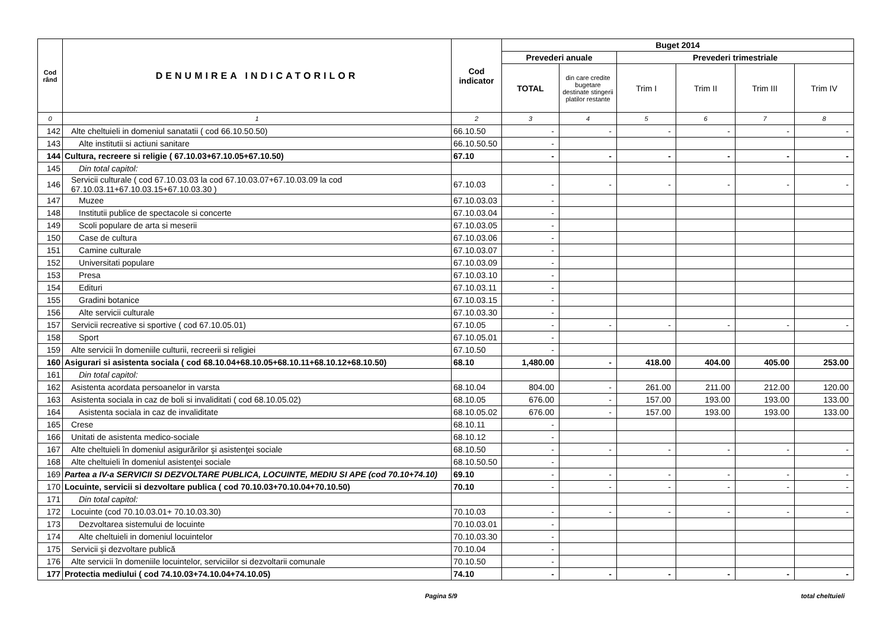| Cod rând | DENUMIREA INDICATORILOR | Cod indicator | Buget 2014 | | | | | |
| --- | --- | --- | --- | --- | --- | --- | --- | --- |
| | | | Prevederi anuale | | Prevederi trimestriale | | | |
| | | | TOTAL | din care credite bugetare destinate stingerii platilor restante | Trim I | Trim II | Trim III | Trim IV |
| 0 | 1 | 2 | 3 | 4 | 5 | 6 | 7 | 8 |
| 142 | Alte cheltuieli in domeniul sanatatii ( cod 66.10.50.50) | 66.10.50 | - | - | - | - | - | - |
| 143 | Alte institutii si actiuni sanitare | 66.10.50.50 | - | | | | | |
| 144 | Cultura, recreere si religie ( 67.10.03+67.10.05+67.10.50) | 67.10 | - | - | - | - | - | - |
| 145 | Din total capitol: | | | | | | | |
| 146 | Servicii culturale ( cod 67.10.03.03 la cod 67.10.03.07+67.10.03.09 la cod 67.10.03.11+67.10.03.15+67.10.03.30 ) | 67.10.03 | - | - | - | - | - | - |
| 147 | Muzee | 67.10.03.03 | - | | | | | |
| 148 | Institutii publice de spectacole si concerte | 67.10.03.04 | - | | | | | |
| 149 | Scoli populare de arta si meserii | 67.10.03.05 | - | | | | | |
| 150 | Case de cultura | 67.10.03.06 | - | | | | | |
| 151 | Camine culturale | 67.10.03.07 | - | | | | | |
| 152 | Universitati populare | 67.10.03.09 | - | | | | | |
| 153 | Presa | 67.10.03.10 | - | | | | | |
| 154 | Edituri | 67.10.03.11 | - | | | | | |
| 155 | Gradini botanice | 67.10.03.15 | - | | | | | |
| 156 | Alte servicii culturale | 67.10.03.30 | - | | | | | |
| 157 | Servicii recreative si sportive ( cod 67.10.05.01) | 67.10.05 | - | - | - | - | - | - |
| 158 | Sport | 67.10.05.01 | - | | | | | |
| 159 | Alte servicii în domeniile culturii, recreerii si religiei | 67.10.50 | - | | | | | |
| 160 | Asigurari si asistenta sociala ( cod 68.10.04+68.10.05+68.10.11+68.10.12+68.10.50) | 68.10 | 1,480.00 | - | 418.00 | 404.00 | 405.00 | 253.00 |
| 161 | Din total capitol: | | | | | | | |
| 162 | Asistenta acordata persoanelor in varsta | 68.10.04 | 804.00 | - | 261.00 | 211.00 | 212.00 | 120.00 |
| 163 | Asistenta sociala in caz de boli si invaliditati ( cod 68.10.05.02) | 68.10.05 | 676.00 | - | 157.00 | 193.00 | 193.00 | 133.00 |
| 164 | Asistenta sociala in caz de invaliditate | 68.10.05.02 | 676.00 | - | 157.00 | 193.00 | 193.00 | 133.00 |
| 165 | Crese | 68.10.11 | - | | | | | |
| 166 | Unitati de asistenta medico-sociale | 68.10.12 | - | | | | | |
| 167 | Alte cheltuieli în domeniul asigurărilor şi asistenţei sociale | 68.10.50 | - | - | - | - | - | - |
| 168 | Alte cheltuieli în domeniul asistenţei sociale | 68.10.50.50 | - | | | | | |
| 169 | Partea a IV-a SERVICII SI DEZVOLTARE PUBLICA, LOCUINTE, MEDIU SI APE (cod 70.10+74.10) | 69.10 | - | - | - | - | - | - |
| 170 | Locuinte, servicii si dezvoltare publica ( cod 70.10.03+70.10.04+70.10.50) | 70.10 | - | - | - | - | - | - |
| 171 | Din total capitol: | | | | | | | |
| 172 | Locuinte (cod 70.10.03.01+ 70.10.03.30) | 70.10.03 | - | - | - | - | - | - |
| 173 | Dezvoltarea sistemului de locuinte | 70.10.03.01 | - | | | | | |
| 174 | Alte cheltuieli in domeniul locuintelor | 70.10.03.30 | - | | | | | |
| 175 | Servicii şi dezvoltare publică | 70.10.04 | - | | | | | |
| 176 | Alte servicii în domeniile locuintelor, serviciilor si dezvoltarii comunale | 70.10.50 | - | | | | | |
| 177 | Protectia mediului ( cod 74.10.03+74.10.04+74.10.05) | 74.10 | - | - | - | - | - | - |
Pagina 5/9 total cheltuieli